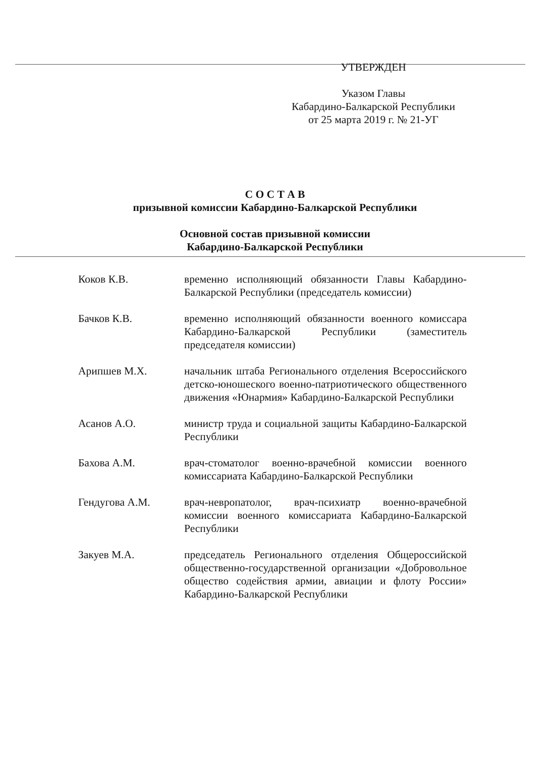УТВЕРЖДЕН
Указом Главы
Кабардино-Балкарской Республики
от 25 марта 2019 г. № 21-УГ
С О С Т А В
призывной комиссии Кабардино-Балкарской Республики
Основной состав призывной комиссии
Кабардино-Балкарской Республики
Коков К.В. временно исполняющий обязанности Главы Кабардино-Балкарской Республики (председатель комиссии)
Бачков К.В. временно исполняющий обязанности военного комиссара Кабардино-Балкарской Республики (заместитель председателя комиссии)
Арипшев М.Х. начальник штаба Регионального отделения Всероссийского детско-юношеского военно-патриотического общественного движения «Юнармия» Кабардино-Балкарской Республики
Асанов А.О. министр труда и социальной защиты Кабардино-Балкарской Республики
Бахова А.М. врач-стоматолог военно-врачебной комиссии военного комиссариата Кабардино-Балкарской Республики
Гендугова А.М. врач-невропатолог, врач-психиатр военно-врачебной комиссии военного комиссариата Кабардино-Балкарской Республики
Закуев М.А. председатель Регионального отделения Общероссийской общественно-государственной организации «Добровольное общество содействия армии, авиации и флоту России» Кабардино-Балкарской Республики